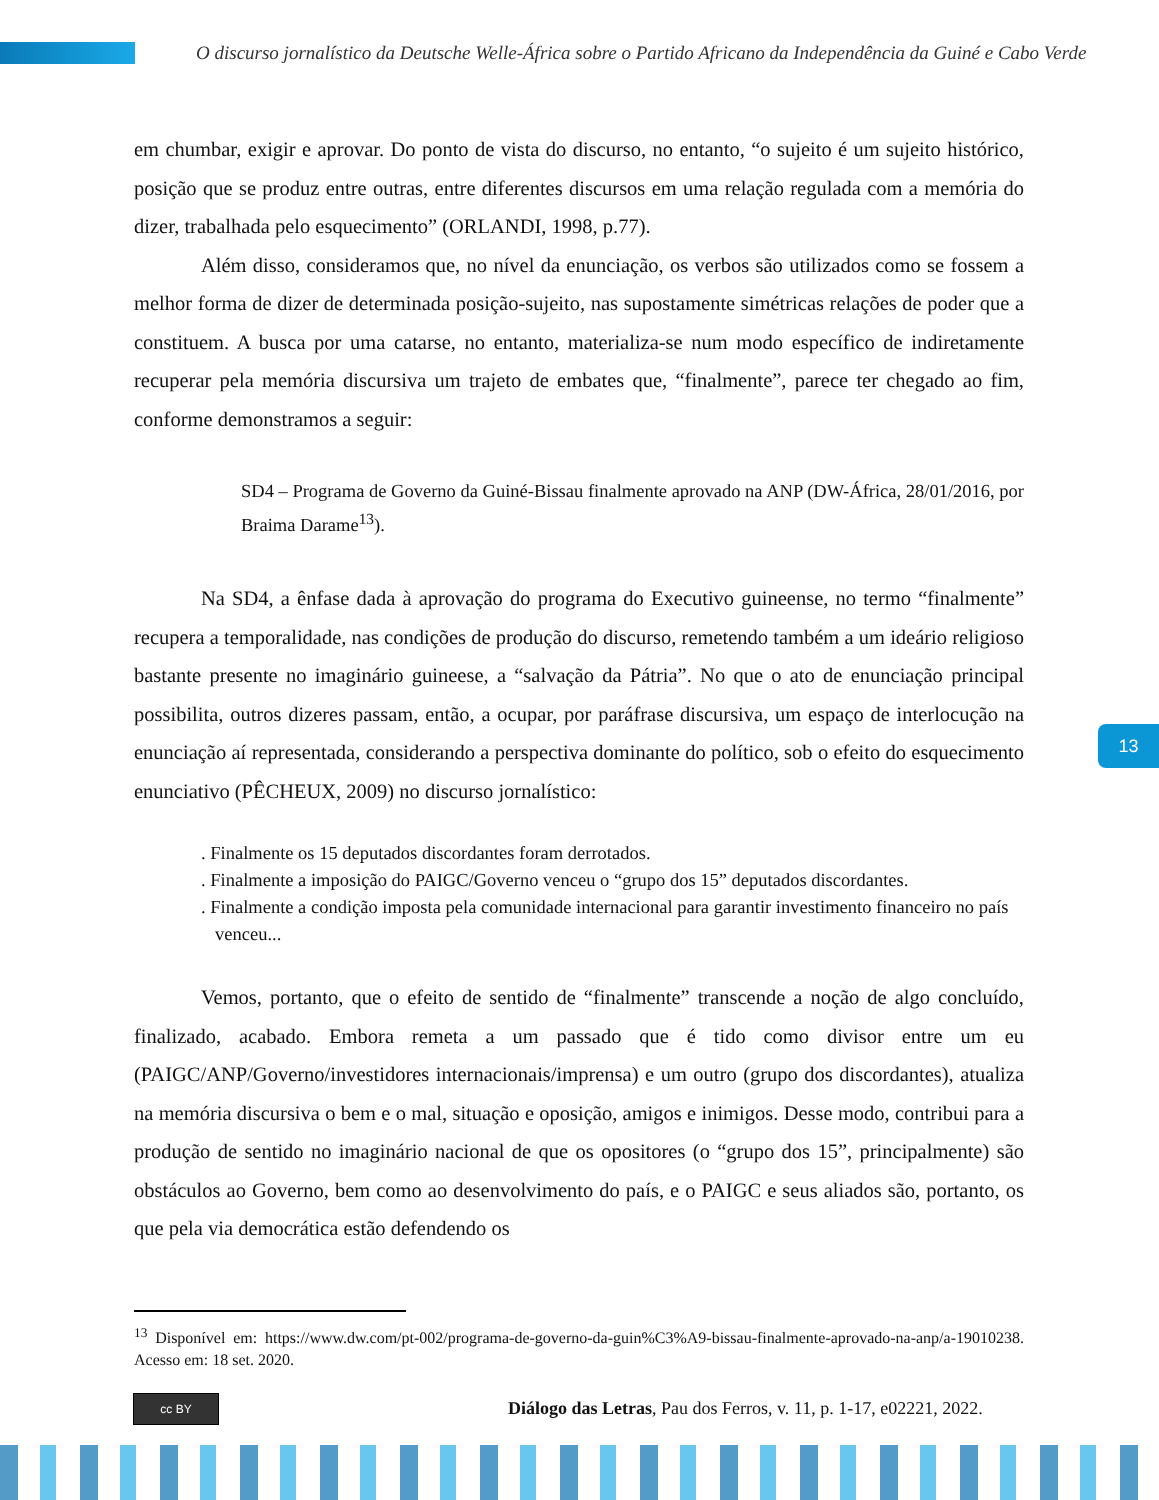O discurso jornalístico da Deutsche Welle-África sobre o Partido Africano da Independência da Guiné e Cabo Verde
em chumbar, exigir e aprovar. Do ponto de vista do discurso, no entanto, “o sujeito é um sujeito histórico, posição que se produz entre outras, entre diferentes discursos em uma relação regulada com a memória do dizer, trabalhada pelo esquecimento” (ORLANDI, 1998, p.77).
Além disso, consideramos que, no nível da enunciação, os verbos são utilizados como se fossem a melhor forma de dizer de determinada posição-sujeito, nas supostamente simétricas relações de poder que a constituem. A busca por uma catarse, no entanto, materializa-se num modo específico de indiretamente recuperar pela memória discursiva um trajeto de embates que, “finalmente”, parece ter chegado ao fim, conforme demonstramos a seguir:
SD4 – Programa de Governo da Guiné-Bissau finalmente aprovado na ANP (DW-África, 28/01/2016, por Braima Darame<sup>13</sup>).
Na SD4, a ênfase dada à aprovação do programa do Executivo guineense, no termo “finalmente” recupera a temporalidade, nas condições de produção do discurso, remetendo também a um ideário religioso bastante presente no imaginário guineese, a “salvação da Pátria”. No que o ato de enunciação principal possibilita, outros dizeres passam, então, a ocupar, por paráfrase discursiva, um espaço de interlocução na enunciação aí representada, considerando a perspectiva dominante do político, sob o efeito do esquecimento enunciativo (PÊCHEUX, 2009) no discurso jornalístico:
. Finalmente os 15 deputados discordantes foram derrotados.
. Finalmente a imposição do PAIGC/Governo venceu o “grupo dos 15” deputados discordantes.
. Finalmente a condição imposta pela comunidade internacional para garantir investimento financeiro no país venceu...
Vemos, portanto, que o efeito de sentido de “finalmente” transcende a noção de algo concluído, finalizado, acabado. Embora remeta a um passado que é tido como divisor entre um eu (PAIGC/ANP/Governo/investidores internacionais/imprensa) e um outro (grupo dos discordantes), atualiza na memória discursiva o bem e o mal, situação e oposição, amigos e inimigos. Desse modo, contribui para a produção de sentido no imaginário nacional de que os opositores (o “grupo dos 15”, principalmente) são obstáculos ao Governo, bem como ao desenvolvimento do país, e o PAIGC e seus aliados são, portanto, os que pela via democrática estão defendendo os
<sup>13</sup> Disponível em: https://www.dw.com/pt-002/programa-de-governo-da-guin%C3%A9-bissau-finalmente-aprovado-na-anp/a-19010238. Acesso em: 18 set. 2020.
13
cc BY
Diálogo das Letras, Pau dos Ferros, v. 11, p. 1-17, e02221, 2022.